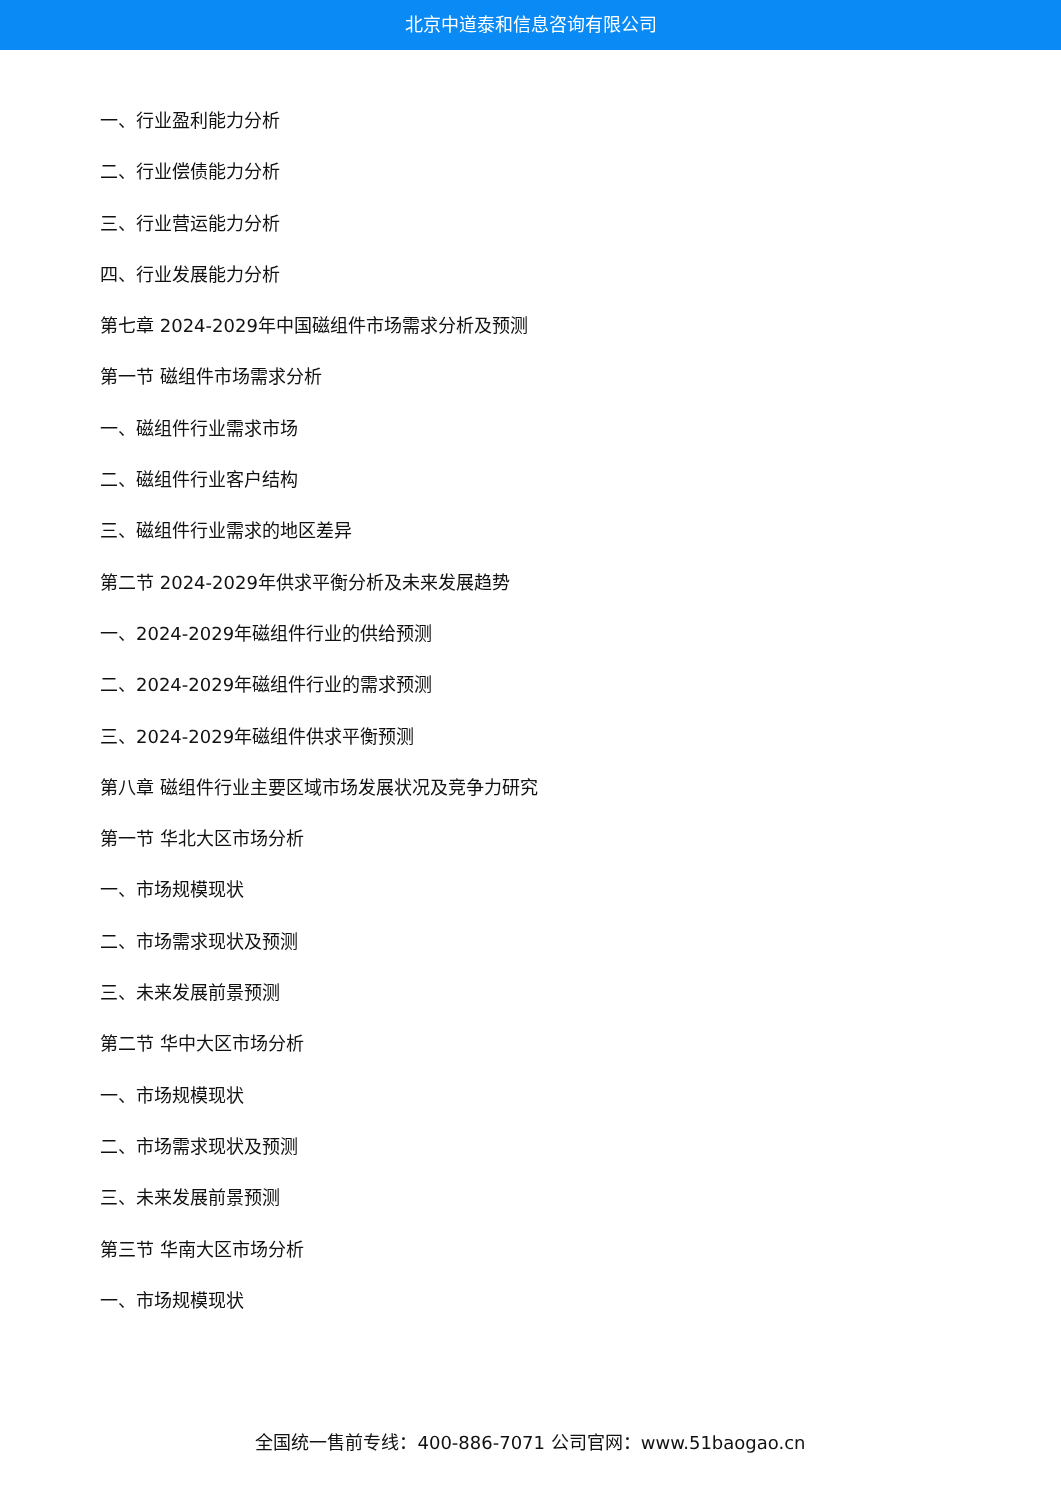北京中道泰和信息咨询有限公司
一、行业盈利能力分析
二、行业偿债能力分析
三、行业营运能力分析
四、行业发展能力分析
第七章 2024-2029年中国磁组件市场需求分析及预测
第一节 磁组件市场需求分析
一、磁组件行业需求市场
二、磁组件行业客户结构
三、磁组件行业需求的地区差异
第二节 2024-2029年供求平衡分析及未来发展趋势
一、2024-2029年磁组件行业的供给预测
二、2024-2029年磁组件行业的需求预测
三、2024-2029年磁组件供求平衡预测
第八章 磁组件行业主要区域市场发展状况及竞争力研究
第一节 华北大区市场分析
一、市场规模现状
二、市场需求现状及预测
三、未来发展前景预测
第二节 华中大区市场分析
一、市场规模现状
二、市场需求现状及预测
三、未来发展前景预测
第三节 华南大区市场分析
一、市场规模现状
全国统一售前专线：400-886-7071 公司官网：www.51baogao.cn